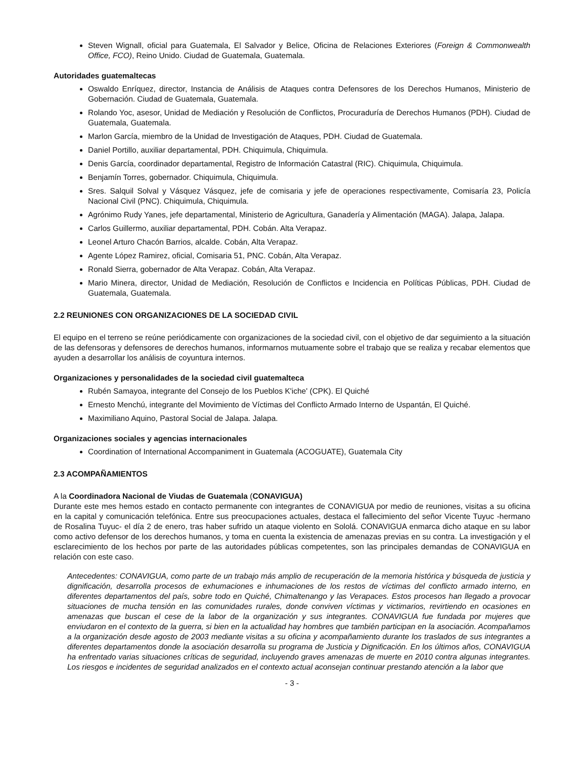Steven Wignall, oficial para Guatemala, El Salvador y Belice, Oficina de Relaciones Exteriores (Foreign & Commonwealth Office, FCO), Reino Unido. Ciudad de Guatemala, Guatemala.
Autoridades guatemaltecas
Oswaldo Enríquez, director, Instancia de Análisis de Ataques contra Defensores de los Derechos Humanos, Ministerio de Gobernación. Ciudad de Guatemala, Guatemala.
Rolando Yoc, asesor, Unidad de Mediación y Resolución de Conflictos, Procuraduría de Derechos Humanos (PDH). Ciudad de Guatemala, Guatemala.
Marlon García, miembro de la Unidad de Investigación de Ataques, PDH. Ciudad de Guatemala.
Daniel Portillo, auxiliar departamental, PDH. Chiquimula, Chiquimula.
Denis García, coordinador departamental, Registro de Información Catastral (RIC). Chiquimula, Chiquimula.
Benjamín Torres, gobernador. Chiquimula, Chiquimula.
Sres. Salquil Solval y Vásquez Vásquez, jefe de comisaria y jefe de operaciones respectivamente, Comisaría 23, Policía Nacional Civil (PNC). Chiquimula, Chiquimula.
Agrónimo Rudy Yanes, jefe departamental, Ministerio de Agricultura, Ganadería y Alimentación (MAGA). Jalapa, Jalapa.
Carlos Guillermo, auxiliar departamental, PDH. Cobán. Alta Verapaz.
Leonel Arturo Chacón Barrios, alcalde. Cobán, Alta Verapaz.
Agente López Ramirez, oficial, Comisaria 51, PNC. Cobán, Alta Verapaz.
Ronald Sierra, gobernador de Alta Verapaz. Cobán, Alta Verapaz.
Mario Minera, director, Unidad de Mediación, Resolución de Conflictos e Incidencia en Políticas Públicas, PDH. Ciudad de Guatemala, Guatemala.
2.2 REUNIONES CON ORGANIZACIONES DE LA SOCIEDAD CIVIL
El equipo en el terreno se reúne periódicamente con organizaciones de la sociedad civil, con el objetivo de dar seguimiento a la situación de las defensoras y defensores de derechos humanos, informarnos mutuamente sobre el trabajo que se realiza y recabar elementos que ayuden a desarrollar los análisis de coyuntura internos.
Organizaciones y personalidades de la sociedad civil guatemalteca
Rubén Samayoa, integrante del Consejo de los Pueblos K'iche' (CPK). El Quiché
Ernesto Menchú, integrante del Movimiento de Víctimas del Conflicto Armado Interno de Uspantán, El Quiché.
Maximiliano Aquino, Pastoral Social de Jalapa. Jalapa.
Organizaciones sociales y agencias internacionales
Coordination of International Accompaniment in Guatemala (ACOGUATE), Guatemala City
2.3 ACOMPAÑAMIENTOS
A la Coordinadora Nacional de Viudas de Guatemala (CONAVIGUA)
Durante este mes hemos estado en contacto permanente con integrantes de CONAVIGUA por medio de reuniones, visitas a su oficina en la capital y comunicación telefónica. Entre sus preocupaciones actuales, destaca el fallecimiento del señor Vicente Tuyuc -hermano de Rosalina Tuyuc- el día 2 de enero, tras haber sufrido un ataque violento en Sololá. CONAVIGUA enmarca dicho ataque en su labor como activo defensor de los derechos humanos, y toma en cuenta la existencia de amenazas previas en su contra. La investigación y el esclarecimiento de los hechos por parte de las autoridades públicas competentes, son las principales demandas de CONAVIGUA en relación con este caso.
Antecedentes: CONAVIGUA, como parte de un trabajo más amplio de recuperación de la memoria histórica y búsqueda de justicia y dignificación, desarrolla procesos de exhumaciones e inhumaciones de los restos de víctimas del conflicto armado interno, en diferentes departamentos del país, sobre todo en Quiché, Chimaltenango y las Verapaces. Estos procesos han llegado a provocar situaciones de mucha tensión en las comunidades rurales, donde conviven víctimas y victimarios, revirtiendo en ocasiones en amenazas que buscan el cese de la labor de la organización y sus integrantes. CONAVIGUA fue fundada por mujeres que enviudaron en el contexto de la guerra, si bien en la actualidad hay hombres que también participan en la asociación. Acompañamos a la organización desde agosto de 2003 mediante visitas a su oficina y acompañamiento durante los traslados de sus integrantes a diferentes departamentos donde la asociación desarrolla su programa de Justicia y Dignificación. En los últimos años, CONAVIGUA ha enfrentado varias situaciones críticas de seguridad, incluyendo graves amenazas de muerte en 2010 contra algunas integrantes. Los riesgos e incidentes de seguridad analizados en el contexto actual aconsejan continuar prestando atención a la labor que
- 3 -